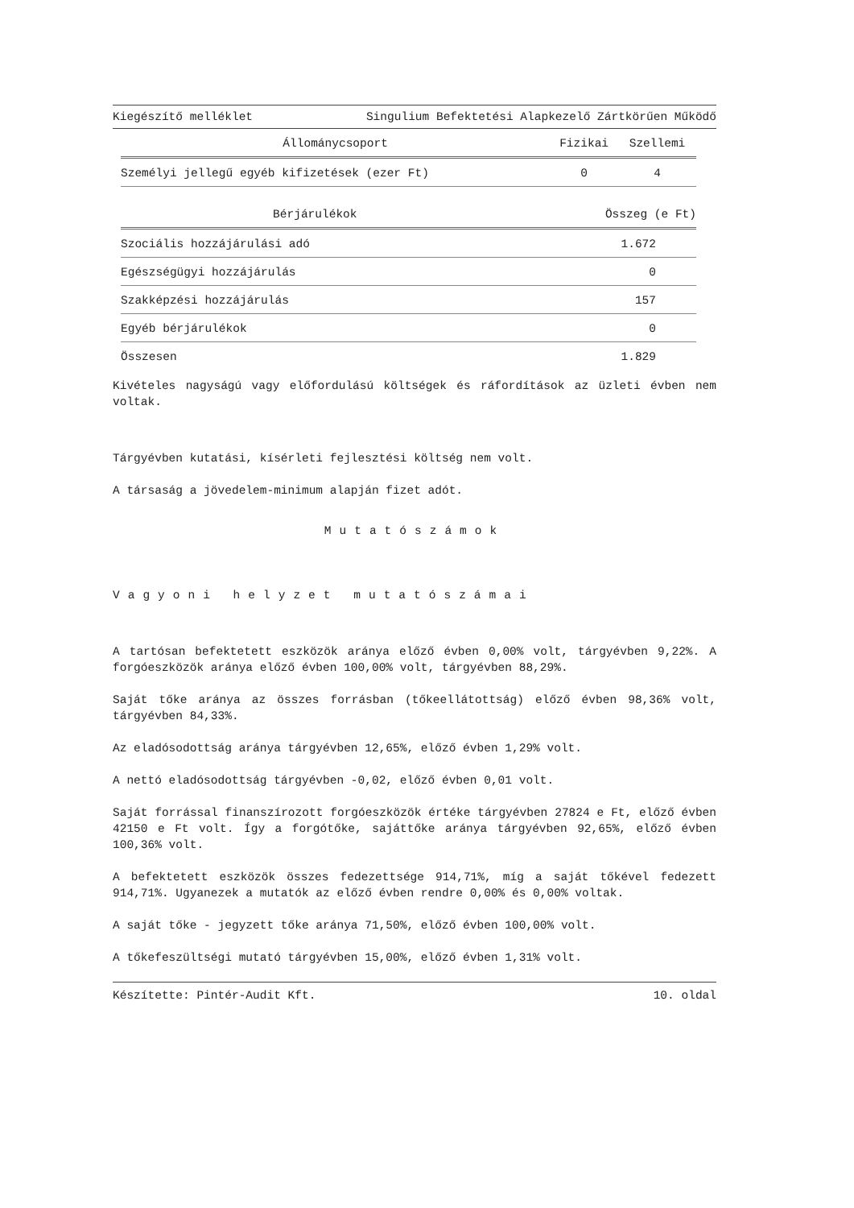Kiegészítő melléklet Singulium Befektetési Alapkezelő Zártkörűen Működő
| Állománycsoport | Fizikai | Szellemi |
| --- | --- | --- |
| Személyi jellegű egyéb kifizetések (ezer Ft) | 0 | 4 |
| Bérjárulékok | Összeg (e Ft) |
| --- | --- |
| Szociális hozzájárulási adó | 1.672 |
| Egészségügyi hozzájárulás | 0 |
| Szakképzési hozzájárulás | 157 |
| Egyéb bérjárulékok | 0 |
| Összesen | 1.829 |
Kivételes nagyságú vagy előfordulású költségek és ráfordítások az üzleti évben nem voltak.
Tárgyévben kutatási, kísérleti fejlesztési költség nem volt.
A társaság a jövedelem-minimum alapján fizet adót.
Mutatószámok
Vagyoni helyzet mutatószámai
A tartósan befektetett eszközök aránya előző évben 0,00% volt, tárgyévben 9,22%. A forgóeszközök aránya előző évben 100,00% volt, tárgyévben 88,29%.
Saját tőke aránya az összes forrásban (tőkeellátottság) előző évben 98,36% volt, tárgyévben 84,33%.
Az eladósodottság aránya tárgyévben 12,65%, előző évben 1,29% volt.
A nettó eladósodottság tárgyévben -0,02, előző évben 0,01 volt.
Saját forrással finanszírozott forgóeszközök értéke tárgyévben 27824 e Ft, előző évben 42150 e Ft volt. Így a forgótőke, sajáttőke aránya tárgyévben 92,65%, előző évben 100,36% volt.
A befektetett eszközök összes fedezettsége 914,71%, míg a saját tőkével fedezett 914,71%. Ugyanezek a mutatók az előző évben rendre 0,00% és 0,00% voltak.
A saját tőke - jegyzett tőke aránya 71,50%, előző évben 100,00% volt.
A tőkefeszültségi mutató tárgyévben 15,00%, előző évben 1,31% volt.
Készítette: Pintér-Audit Kft. 10. oldal